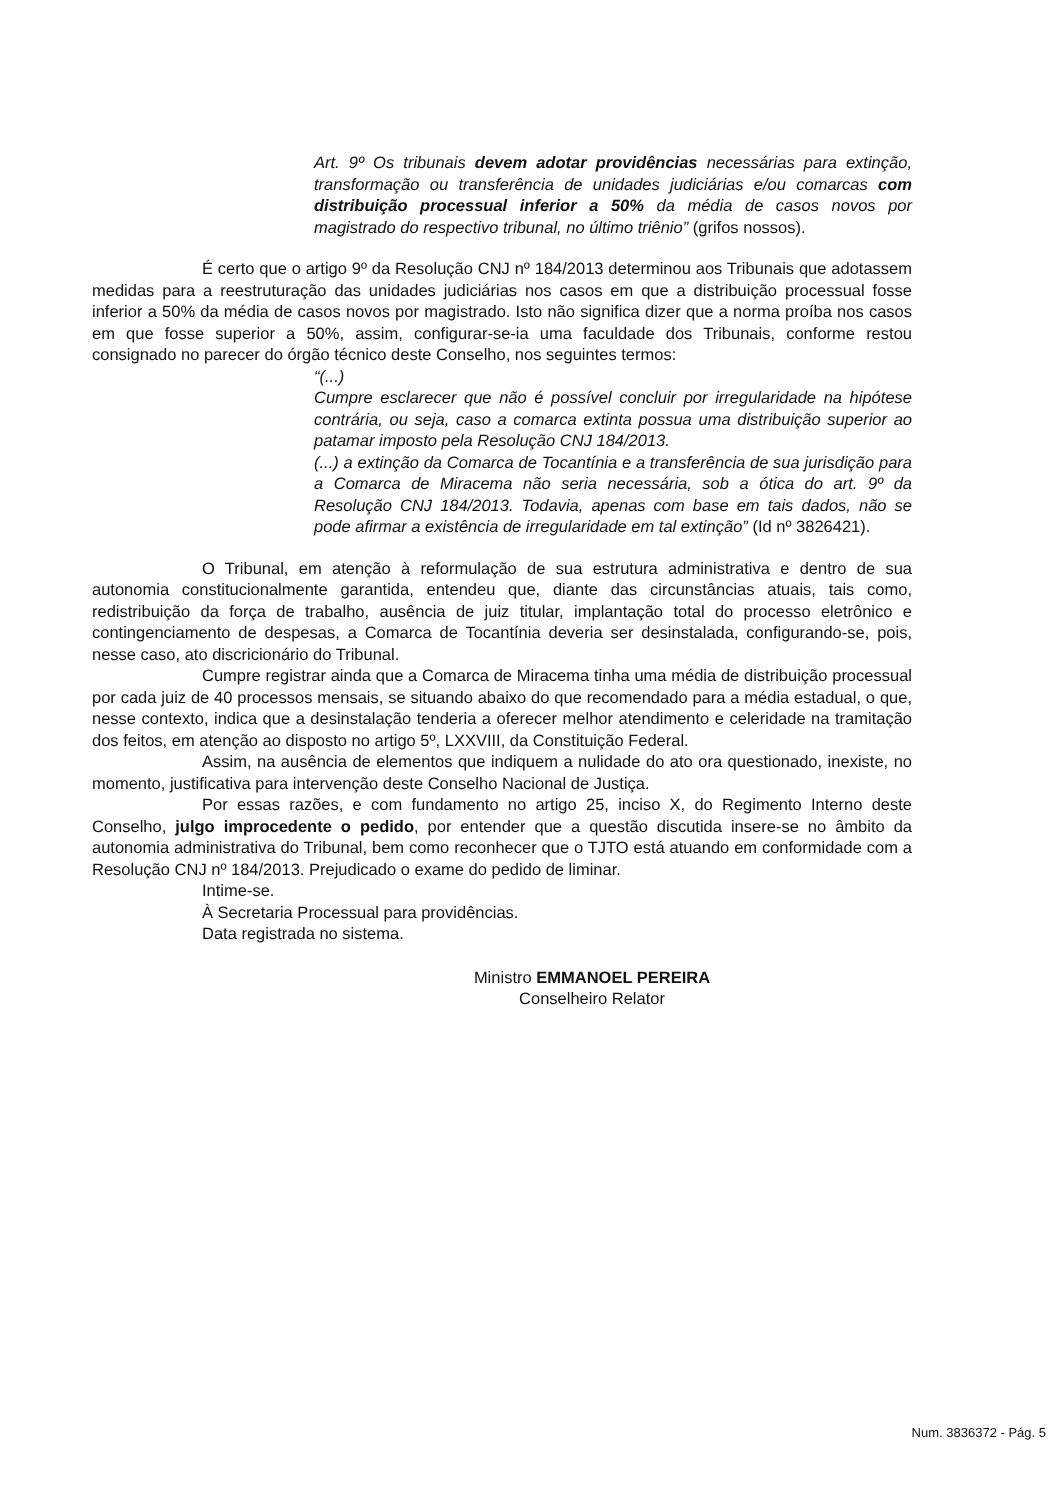Art. 9º Os tribunais devem adotar providências necessárias para extinção, transformação ou transferência de unidades judiciárias e/ou comarcas com distribuição processual inferior a 50% da média de casos novos por magistrado do respectivo tribunal, no último triênio” (grifos nossos).
É certo que o artigo 9º da Resolução CNJ nº 184/2013 determinou aos Tribunais que adotassem medidas para a reestruturação das unidades judiciárias nos casos em que a distribuição processual fosse inferior a 50% da média de casos novos por magistrado. Isto não significa dizer que a norma proíba nos casos em que fosse superior a 50%, assim, configurar-se-ia uma faculdade dos Tribunais, conforme restou consignado no parecer do órgão técnico deste Conselho, nos seguintes termos:
“(...)
Cumpre esclarecer que não é possível concluir por irregularidade na hipótese contrária, ou seja, caso a comarca extinta possua uma distribuição superior ao patamar imposto pela Resolução CNJ 184/2013.
(...) a extinção da Comarca de Tocantínia e a transferência de sua jurisdição para a Comarca de Miracema não seria necessária, sob a ótica do art. 9º da Resolução CNJ 184/2013. Todavia, apenas com base em tais dados, não se pode afirmar a existência de irregularidade em tal extinção” (Id nº 3826421).
O Tribunal, em atenção à reformulação de sua estrutura administrativa e dentro de sua autonomia constitucionalmente garantida, entendeu que, diante das circunstâncias atuais, tais como, redistribuição da força de trabalho, ausência de juiz titular, implantação total do processo eletrônico e contingenciamento de despesas, a Comarca de Tocantínia deveria ser desinstalada, configurando-se, pois, nesse caso, ato discricionário do Tribunal.
Cumpre registrar ainda que a Comarca de Miracema tinha uma média de distribuição processual por cada juiz de 40 processos mensais, se situando abaixo do que recomendado para a média estadual, o que, nesse contexto, indica que a desinstalação tenderia a oferecer melhor atendimento e celeridade na tramitação dos feitos, em atenção ao disposto no artigo 5º, LXXVIII, da Constituição Federal.
Assim, na ausência de elementos que indiquem a nulidade do ato ora questionado, inexiste, no momento, justificativa para intervenção deste Conselho Nacional de Justiça.
Por essas razões, e com fundamento no artigo 25, inciso X, do Regimento Interno deste Conselho, julgo improcedente o pedido, por entender que a questão discutida insere-se no âmbito da autonomia administrativa do Tribunal, bem como reconhecer que o TJTO está atuando em conformidade com a Resolução CNJ nº 184/2013. Prejudicado o exame do pedido de liminar.
Intime-se.
À Secretaria Processual para providências.
Data registrada no sistema.
Ministro EMMANOEL PEREIRA
Conselheiro Relator
Num. 3836372 - Pág. 5